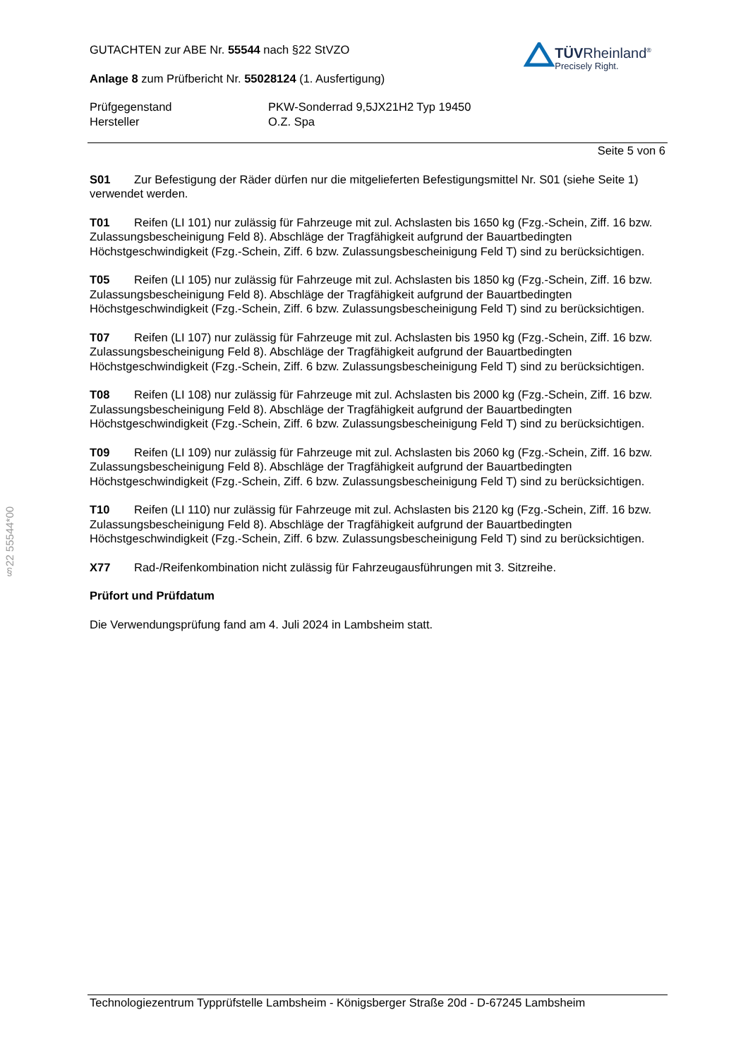§22 55544*00
GUTACHTEN zur ABE Nr. 55544 nach §22 StVZO
Anlage 8 zum Prüfbericht Nr. 55028124 (1. Ausfertigung)
TÜVRheinland<sup>®</sup>
Precisely Right.
Prüfgegenstand
Hersteller
PKW-Sonderrad 9,5JX21H2 Typ 19450
O.Z. Spa
Seite 5 von 6
S01 Zur Befestigung der Räder dürfen nur die mitgelieferten Befestigungsmittel Nr. S01 (siehe Seite 1) verwendet werden.
T01 Reifen (LI 101) nur zulässig für Fahrzeuge mit zul. Achslasten bis 1650 kg (Fzg.-Schein, Ziff. 16 bzw. Zulassungsbescheinigung Feld 8). Abschläge der Tragfähigkeit aufgrund der Bauartbedingten Höchstgeschwindigkeit (Fzg.-Schein, Ziff. 6 bzw. Zulassungsbescheinigung Feld T) sind zu berücksichtigen.
T05 Reifen (LI 105) nur zulässig für Fahrzeuge mit zul. Achslasten bis 1850 kg (Fzg.-Schein, Ziff. 16 bzw. Zulassungsbescheinigung Feld 8). Abschläge der Tragfähigkeit aufgrund der Bauartbedingten Höchstgeschwindigkeit (Fzg.-Schein, Ziff. 6 bzw. Zulassungsbescheinigung Feld T) sind zu berücksichtigen.
T07 Reifen (LI 107) nur zulässig für Fahrzeuge mit zul. Achslasten bis 1950 kg (Fzg.-Schein, Ziff. 16 bzw. Zulassungsbescheinigung Feld 8). Abschläge der Tragfähigkeit aufgrund der Bauartbedingten Höchstgeschwindigkeit (Fzg.-Schein, Ziff. 6 bzw. Zulassungsbescheinigung Feld T) sind zu berücksichtigen.
T08 Reifen (LI 108) nur zulässig für Fahrzeuge mit zul. Achslasten bis 2000 kg (Fzg.-Schein, Ziff. 16 bzw. Zulassungsbescheinigung Feld 8). Abschläge der Tragfähigkeit aufgrund der Bauartbedingten Höchstgeschwindigkeit (Fzg.-Schein, Ziff. 6 bzw. Zulassungsbescheinigung Feld T) sind zu berücksichtigen.
T09 Reifen (LI 109) nur zulässig für Fahrzeuge mit zul. Achslasten bis 2060 kg (Fzg.-Schein, Ziff. 16 bzw. Zulassungsbescheinigung Feld 8). Abschläge der Tragfähigkeit aufgrund der Bauartbedingten Höchstgeschwindigkeit (Fzg.-Schein, Ziff. 6 bzw. Zulassungsbescheinigung Feld T) sind zu berücksichtigen.
T10 Reifen (LI 110) nur zulässig für Fahrzeuge mit zul. Achslasten bis 2120 kg (Fzg.-Schein, Ziff. 16 bzw. Zulassungsbescheinigung Feld 8). Abschläge der Tragfähigkeit aufgrund der Bauartbedingten Höchstgeschwindigkeit (Fzg.-Schein, Ziff. 6 bzw. Zulassungsbescheinigung Feld T) sind zu berücksichtigen.
X77 Rad-/Reifenkombination nicht zulässig für Fahrzeugausführungen mit 3. Sitzreihe.
Prüfort und Prüfdatum
Die Verwendungsprüfung fand am 4. Juli 2024 in Lambsheim statt.
Technologiezentrum Typprüfstelle Lambsheim - Königsberger Straße 20d - D-67245 Lambsheim